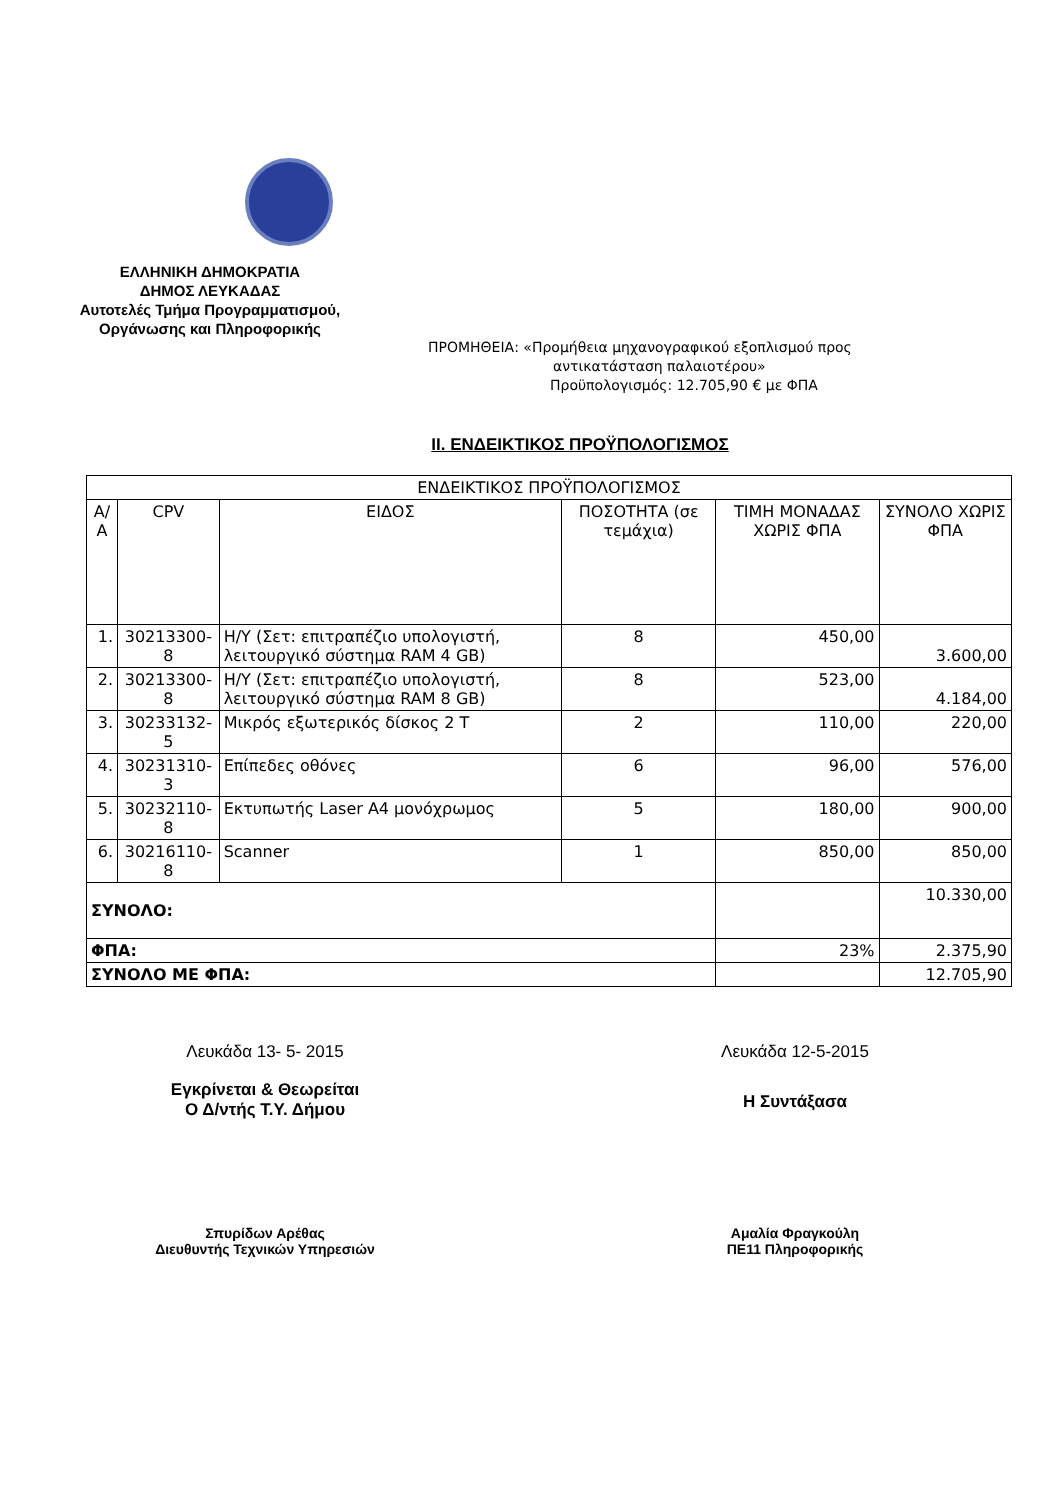ΕΛΛΗΝΙΚΗ ΔΗΜΟΚΡΑΤΙΑ
ΔΗΜΟΣ ΛΕΥΚΑΔΑΣ
Αυτοτελές Τμήμα Προγραμματισμού,
Οργάνωσης και Πληροφορικής
ΠΡΟΜΗΘΕΙΑ: «Προμήθεια μηχανογραφικού εξοπλισμού προς
αντικατάσταση παλαιοτέρου»
Προϋπολογισμός: 12.705,90 € με ΦΠΑ
II. ΕΝΔΕΙΚΤΙΚΟΣ ΠΡΟΫΠΟΛΟΓΙΣΜΟΣ
| ΕΝΔΕΙΚΤΙΚΟΣ ΠΡΟΫΠΟΛΟΓΙΣΜΟΣ | | | | | |
| --- | --- | --- | --- | --- | --- |
| Α/Α | CPV | ΕΙΔΟΣ | ΠΟΣΟΤΗΤΑ (σε τεμάχια) | ΤΙΜΗ ΜΟΝΑΔΑΣ ΧΩΡΙΣ ΦΠΑ | ΣΥΝΟΛΟ ΧΩΡΙΣ ΦΠΑ |
| 1. | 30213300-8 | Η/Υ (Σετ: επιτραπέζιο υπολογιστή, λειτουργικό σύστημα RAM 4 GB) | 8 | 450,00 | 3.600,00 |
| 2. | 30213300-8 | Η/Υ (Σετ: επιτραπέζιο υπολογιστή, λειτουργικό σύστημα RAM 8 GB) | 8 | 523,00 | 4.184,00 |
| 3. | 30233132-5 | Μικρός εξωτερικός δίσκος 2 Τ | 2 | 110,00 | 220,00 |
| 4. | 30231310-3 | Επίπεδες οθόνες | 6 | 96,00 | 576,00 |
| 5. | 30232110-8 | Εκτυπωτής Laser A4 μονόχρωμος | 5 | 180,00 | 900,00 |
| 6. | 30216110-8 | Scanner | 1 | 850,00 | 850,00 |
| ΣΥΝΟΛΟ: | | | | | 10.330,00 |
| ΦΠΑ: | | | | 23% | 2.375,90 |
| ΣΥΝΟΛΟ ΜΕ ΦΠΑ: | | | | | 12.705,90 |
Λευκάδα 13- 5- 2015
Εγκρίνεται & Θεωρείται
Ο Δ/ντής Τ.Υ. Δήμου
Σπυρίδων Αρέθας
Διευθυντής Τεχνικών Υπηρεσιών
Λευκάδα 12-5-2015
Η Συντάξασα
Αμαλία Φραγκούλη
ΠΕ11 Πληροφορικής